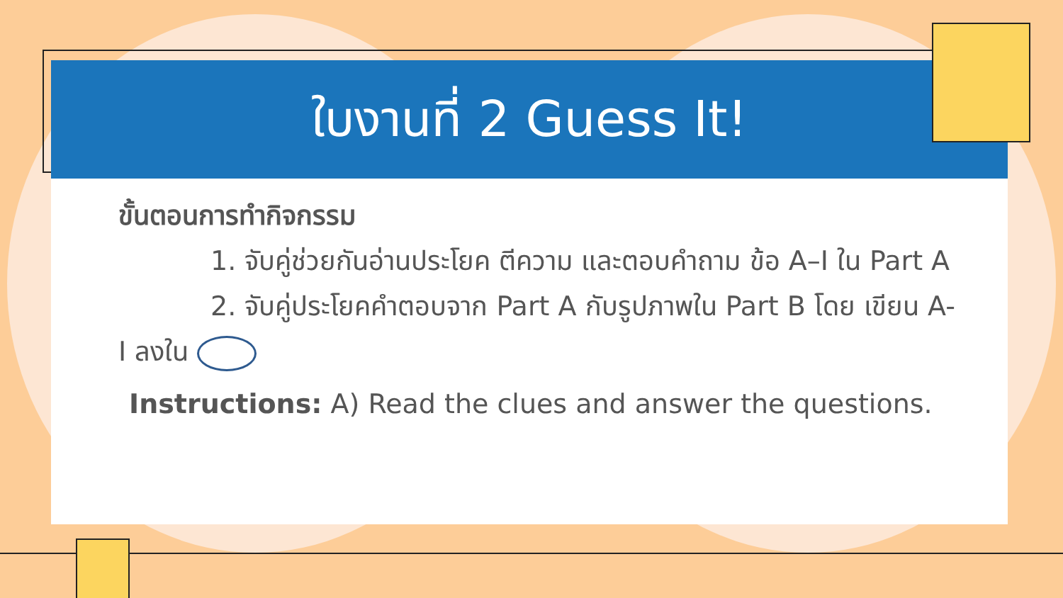ใบงานที่ 2 Guess It!
ขั้นตอนการทำกิจกรรม
1. จับคู่ช่วยกันอ่านประโยค ตีความ และตอบคำถาม ข้อ A–I ใน Part A
2. จับคู่ประโยคคำตอบจาก Part A กับรูปภาพใน Part B โดย เขียน A-I ลงใน
Instructions: A) Read the clues and answer the questions.